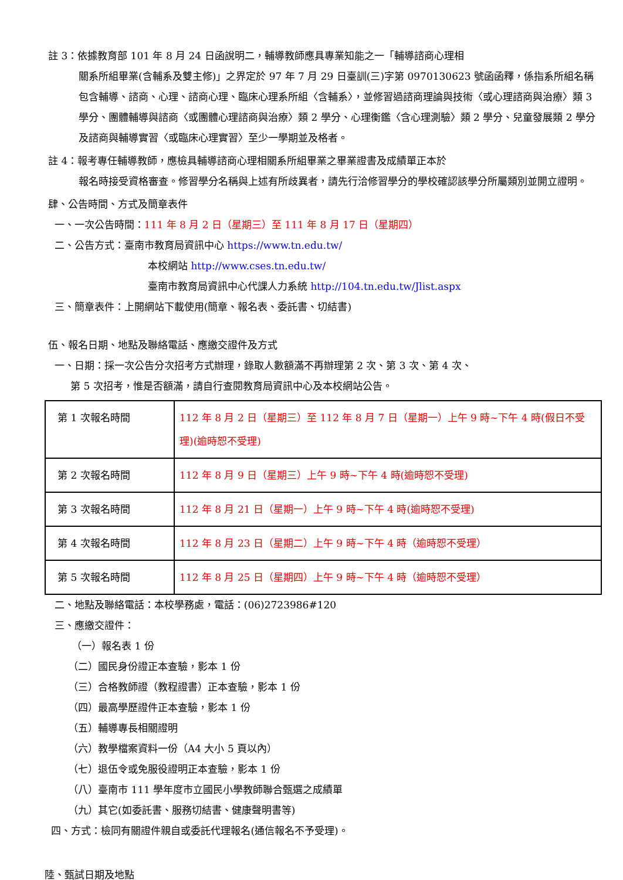註 3：依據教育部 101 年 8 月 24 日函說明二，輔導教師應具專業知能之一「輔導諮商心理相
關系所組畢業(含輔系及雙主修)」之界定於 97 年 7 月 29 日臺訓(三)字第 0970130623 號函函釋，係指系所組名稱包含輔導、諮商、心理、諮商心理、臨床心理系所組〈含輔系〉，並修習過諮商理論與技術〈或心理諮商與治療〉類 3 學分、團體輔導與諮商〈或團體心理諮商與治療〉類 2 學分、心理衡鑑〈含心理測驗〉類 2 學分、兒童發展類 2 學分及諮商與輔導實習〈或臨床心理實習〉至少一學期並及格者。
註 4：報考專任輔導教師，應檢具輔導諮商心理相關系所組畢業之畢業證書及成績單正本於
報名時接受資格審查。修習學分名稱與上述有所歧異者，請先行洽修習學分的學校確認該學分所屬類別並開立證明。
肆、公告時間、方式及簡章表件
一、一次公告時間：111 年 8 月 2 日（星期三）至 111 年 8 月 17 日（星期四）
二、公告方式：臺南市教育局資訊中心 https://www.tn.edu.tw/
本校網站 http://www.cses.tn.edu.tw/
臺南市教育局資訊中心代課人力系統 http://104.tn.edu.tw/Jlist.aspx
三、簡章表件：上開網站下載使用(簡章、報名表、委託書、切結書)
伍、報名日期、地點及聯絡電話、應繳交證件及方式
一、日期：採一次公告分次招考方式辦理，錄取人數額滿不再辦理第 2 次、第 3 次、第 4 次、
第 5 次招考，惟是否額滿，請自行查閱教育局資訊中心及本校網站公告。
| 第 1 次報名時間 | 112 年 8 月 2 日（星期三）至 112 年 8 月 7 日（星期一）上午 9 時~下午 4 時(假日不受理)(逾時恕不受理) |
| 第 2 次報名時間 | 112 年 8 月 9 日（星期三）上午 9 時~下午 4 時(逾時恕不受理) |
| 第 3 次報名時間 | 112 年 8 月 21 日（星期一）上午 9 時~下午 4 時(逾時恕不受理) |
| 第 4 次報名時間 | 112 年 8 月 23 日（星期二）上午 9 時~下午 4 時（逾時恕不受理） |
| 第 5 次報名時間 | 112 年 8 月 25 日（星期四）上午 9 時~下午 4 時（逾時恕不受理） |
二、地點及聯絡電話：本校學務處，電話：(06)2723986#120
三、應繳交證件：
（一）報名表 1 份
（二）國民身份證正本查驗，影本 1 份
（三）合格教師證（教程證書）正本查驗，影本 1 份
（四）最高學歷證件正本查驗，影本 1 份
（五）輔導專長相關證明
（六）教學檔案資料一份（A4 大小 5 頁以內）
（七）退伍令或免服役證明正本查驗，影本 1 份
（八）臺南市 111 學年度市立國民小學教師聯合甄選之成績單
（九）其它(如委託書、服務切結書、健康聲明書等)
四、方式：檢同有關證件親自或委託代理報名(通信報名不予受理)。
陸、甄試日期及地點